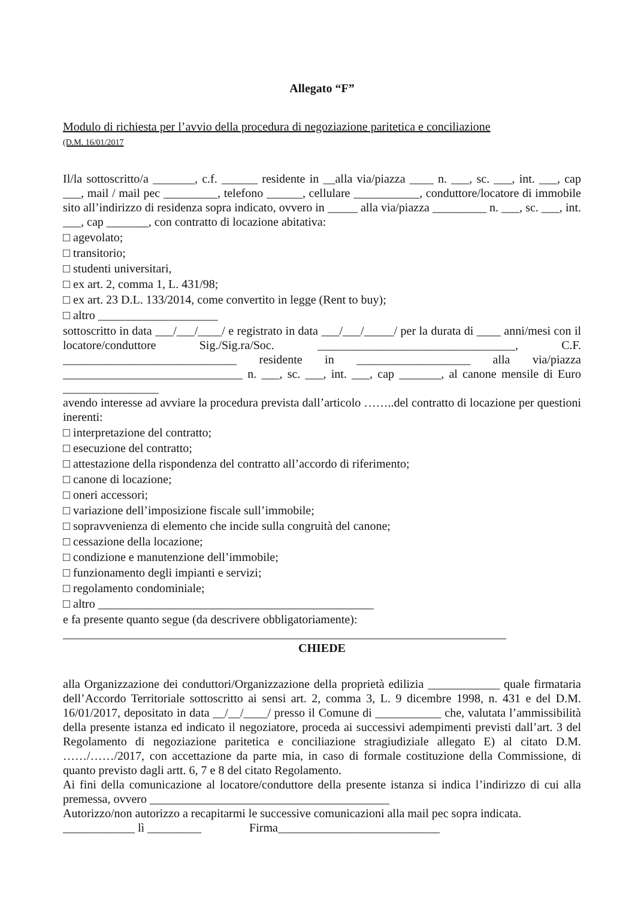Allegato “F”
Modulo di richiesta per l’avvio della procedura di negoziazione paritetica e conciliazione
(D.M. 16/01/2017
Il/la sottoscritto/a _______, c.f. ______ residente in __alla via/piazza ____ n. ___, sc. ___, int. ___, cap ___, mail / mail pec _________, telefono ______, cellulare ___________, conduttore/locatore di immobile sito all’indirizzo di residenza sopra indicato, ovvero in _____ alla via/piazza _________ n. ___, sc. ___, int. ___, cap _______, con contratto di locazione abitativa:
□ agevolato;
□ transitorio;
□ studenti universitari,
□ ex art. 2, comma 1, L. 431/98;
□ ex art. 23 D.L. 133/2014, come convertito in legge (Rent to buy);
□ altro ____________________
sottoscritto in data ___/___/____/ e registrato in data ___/___/_____/ per la durata di ____ anni/mesi con il locatore/conduttore Sig./Sig.ra/Soc. _________________________________, C.F. _____________________________ residente in ___________________ alla via/piazza ______________________________ n. ___, sc. ___, int. ___, cap _______, al canone mensile di Euro ________________
avendo interesse ad avviare la procedura prevista dall’articolo ……..del contratto di locazione per questioni inerenti:
□ interpretazione del contratto;
□ esecuzione del contratto;
□ attestazione della rispondenza del contratto all’accordo di riferimento;
□ canone di locazione;
□ oneri accessori;
□ variazione dell’imposizione fiscale sull’immobile;
□ sopravvenienza di elemento che incide sulla congruità del canone;
□ cessazione della locazione;
□ condizione e manutenzione dell’immobile;
□ funzionamento degli impianti e servizi;
□ regolamento condominiale;
□ altro ______________________________________________
e fa presente quanto segue (da descrivere obbligatoriamente):
__________________________________________________________________________
CHIEDE
alla Organizzazione dei conduttori/Organizzazione della proprietà edilizia ____________ quale firmataria dell’Accordo Territoriale sottoscritto ai sensi art. 2, comma 3, L. 9 dicembre 1998, n. 431 e del D.M. 16/01/2017, depositato in data __/__/____/ presso il Comune di ___________ che, valutata l’ammissibilità della presente istanza ed indicato il negoziatore, proceda ai successivi adempimenti previsti dall’art. 3 del Regolamento di negoziazione paritetica e conciliazione stragiudiziale allegato E) al citato D.M. ……/……/2017, con accettazione da parte mia, in caso di formale costituzione della Commissione, di quanto previsto dagli artt. 6, 7 e 8 del citato Regolamento.
Ai fini della comunicazione al locatore/conduttore della presente istanza si indica l’indirizzo di cui alla premessa, ovvero ________________________________________
Autorizzo/non autorizzo a recapitarmi le successive comunicazioni alla mail pec sopra indicata.
____________ lì _________ Firma___________________________